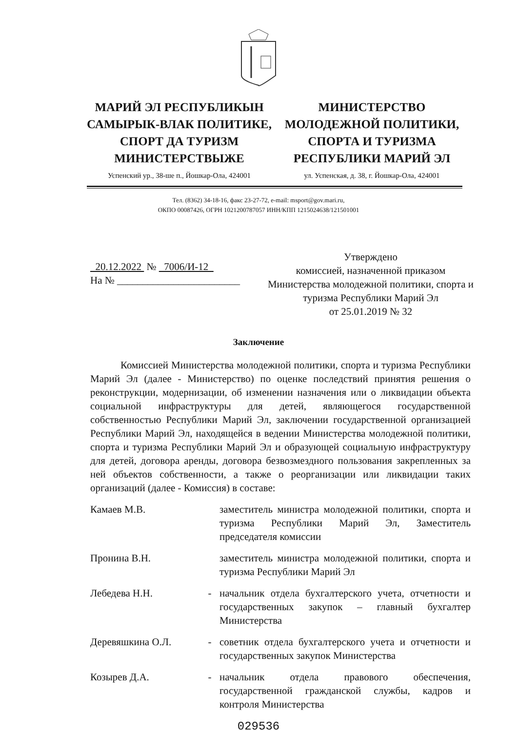МАРИЙ ЭЛ РЕСПУБЛИКЫН САМЫРЫК-ВЛАК ПОЛИТИКЕ, СПОРТ ДА ТУРИЗМ МИНИСТЕРСТВЫЖЕ
МИНИСТЕРСТВО МОЛОДЕЖНОЙ ПОЛИТИКИ, СПОРТА И ТУРИЗМА РЕСПУБЛИКИ МАРИЙ ЭЛ
Успенский ур., 38-ше п., Йошкар-Ола, 424001
ул. Успенская, д. 38, г. Йошкар-Ола, 424001
Тел. (8362) 34-18-16, факс 23-27-72, e-mail: msport@gov.mari.ru,
ОКПО 00087426, ОГРН 1021200787057 ИНН/КПП 1215024638/121501001
20.12.2022 № 7006/И-12
На № ________________________
Утверждено
комиссией, назначенной приказом
Министерства молодежной политики, спорта и
туризма Республики Марий Эл
от 25.01.2019 № 32
Заключение
Комиссией Министерства молодежной политики, спорта и туризма Республики Марий Эл (далее - Министерство) по оценке последствий принятия решения о реконструкции, модернизации, об изменении назначения или о ликвидации объекта социальной инфраструктуры для детей, являющегося государственной собственностью Республики Марий Эл, заключении государственной организацией Республики Марий Эл, находящейся в ведении Министерства молодежной политики, спорта и туризма Республики Марий Эл и образующей социальную инфраструктуру для детей, договора аренды, договора безвозмездного пользования закрепленных за ней объектов собственности, а также о реорганизации или ликвидации таких организаций (далее - Комиссия) в составе:
Камаев М.В. заместитель министра молодежной политики, спорта и туризма Республики Марий Эл, Заместитель председателя комиссии
Пронина В.Н. заместитель министра молодежной политики, спорта и туризма Республики Марий Эл
Лебедева Н.Н. - начальник отдела бухгалтерского учета, отчетности и государственных закупок – главный бухгалтер Министерства
Деревяшкина О.Л. - советник отдела бухгалтерского учета и отчетности и государственных закупок Министерства
Козырев Д.А. - начальник отдела правового обеспечения, государственной гражданской службы, кадров и контроля Министерства
029536